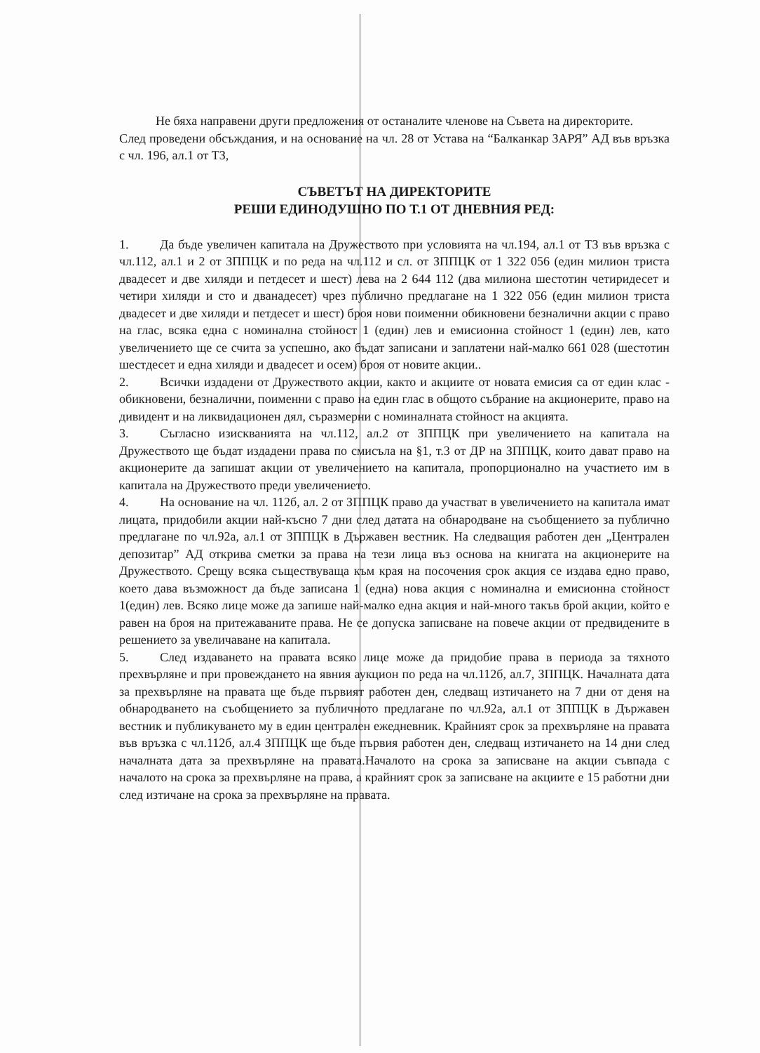Не бяха направени други предложения от останалите членове на Съвета на директорите.
След проведени обсъждания, и на основание на чл. 28 от Устава на “Балканкар ЗАРЯ” АД във връзка с чл. 196, ал.1 от ТЗ,
СЪВЕТЪТ НА ДИРЕКТОРИТЕ
РЕШИ ЕДИНОДУШНО ПО Т.1 ОТ ДНЕВНИЯ РЕД:
1. Да бъде увеличен капитала на Дружеството при условията на чл.194, ал.1 от ТЗ във връзка с чл.112, ал.1 и 2 от ЗППЦК и по реда на чл.112 и сл. от ЗППЦК от 1 322 056 (един милион триста двадесет и две хиляди и петдесет и шест) лева на 2 644 112 (два милиона шестотин четиридесет и четири хиляди и сто и дванадесет) чрез публично предлагане на 1 322 056 (един милион триста двадесет и две хиляди и петдесет и шест) броя нови поименни обикновени безналични акции с право на глас, всяка една с номинална стойност 1 (един) лев и емисионна стойност 1 (един) лев, като увеличението ще се счита за успешно, ако бъдат записани и заплатени най-малко 661 028 (шестотин шестдесет и една хиляди и двадесет и осем) броя от новите акции..
2. Всички издадени от Дружеството акции, както и акциите от новата емисия са от един клас - обикновени, безналични, поименни с право на един глас в общото събрание на акционерите, право на дивидент и на ликвидационен дял, съразмерни с номиналната стойност на акцията.
3. Съгласно изискванията на чл.112, ал.2 от ЗППЦК при увеличението на капитала на Дружеството ще бъдат издадени права по смисъла на §1, т.3 от ДР на ЗППЦК, които дават право на акционерите да запишат акции от увеличението на капитала, пропорционално на участието им в капитала на Дружеството преди увеличението.
4. На основание на чл. 112б, ал. 2 от ЗППЦК право да участват в увеличението на капитала имат лицата, придобили акции най-късно 7 дни след датата на обнародване на съобщението за публично предлагане по чл.92а, ал.1 от ЗППЦК в Държавен вестник. На следващия работен ден „Централен депозитар” АД открива сметки за права на тези лица въз основа на книгата на акционерите на Дружеството. Срещу всяка съществуваща към края на посочения срок акция се издава едно право, което дава възможност да бъде записана 1 (една) нова акция с номинална и емисионна стойност 1(един) лев. Всяко лице може да запише най-малко една акция и най-много такъв брой акции, който е равен на броя на притежаваните права. Не се допуска записване на повече акции от предвидените в решението за увеличаване на капитала.
5. След издаването на правата всяко лице може да придобие права в периода за тяхното прехвърляне и при провеждането на явния аукцион по реда на чл.112б, ал.7, ЗППЦК. Началната дата за прехвърляне на правата ще бъде първият работен ден, следващ изтичането на 7 дни от деня на обнародването на съобщението за публичното предлагане по чл.92а, ал.1 от ЗППЦК в Държавен вестник и публикуването му в един централен ежедневник. Крайният срок за прехвърляне на правата във връзка с чл.112б, ал.4 ЗППЦК ще бъде първия работен ден, следващ изтичането на 14 дни след началната дата за прехвърляне на правата.Началото на срока за записване на акции съвпада с началото на срока за прехвърляне на права, а крайният срок за записване на акциите е 15 работни дни след изтичане на срока за прехвърляне на правата.